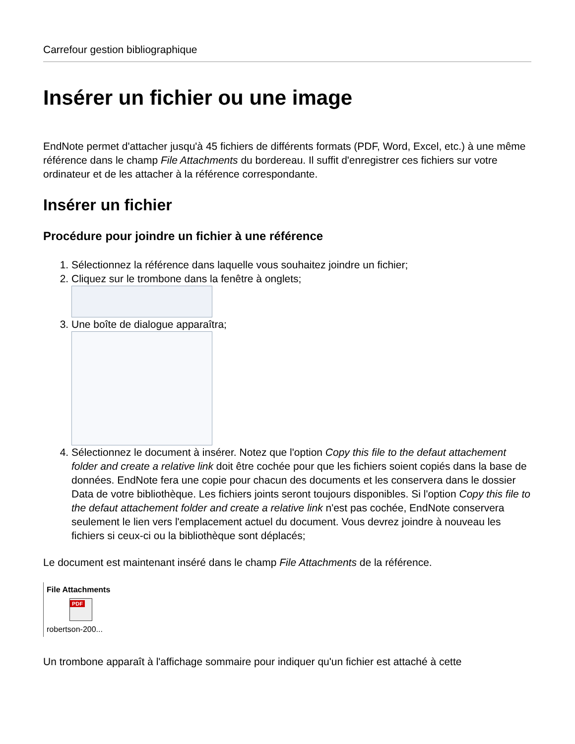Carrefour gestion bibliographique
Insérer un fichier ou une image
EndNote permet d'attacher jusqu'à 45 fichiers de différents formats (PDF, Word, Excel, etc.) à une même référence dans le champ File Attachments du bordereau. Il suffit d'enregistrer ces fichiers sur votre ordinateur et de les attacher à la référence correspondante.
Insérer un fichier
Procédure pour joindre un fichier à une référence
1. Sélectionnez la référence dans laquelle vous souhaitez joindre un fichier;
2. Cliquez sur le trombone dans la fenêtre à onglets;
3. Une boîte de dialogue apparaîtra;
4. Sélectionnez le document à insérer. Notez que l'option Copy this file to the defaut attachement folder and create a relative link doit être cochée pour que les fichiers soient copiés dans la base de données. EndNote fera une copie pour chacun des documents et les conservera dans le dossier Data de votre bibliothèque. Les fichiers joints seront toujours disponibles. Si l'option Copy this file to the defaut attachement folder and create a relative link n'est pas cochée, EndNote conservera seulement le lien vers l'emplacement actuel du document. Vous devrez joindre à nouveau les fichiers si ceux-ci ou la bibliothèque sont déplacés;
Le document est maintenant inséré dans le champ File Attachments de la référence.
File Attachments
PDF
robertson-200...
Un trombone apparaît à l'affichage sommaire pour indiquer qu'un fichier est attaché à cette